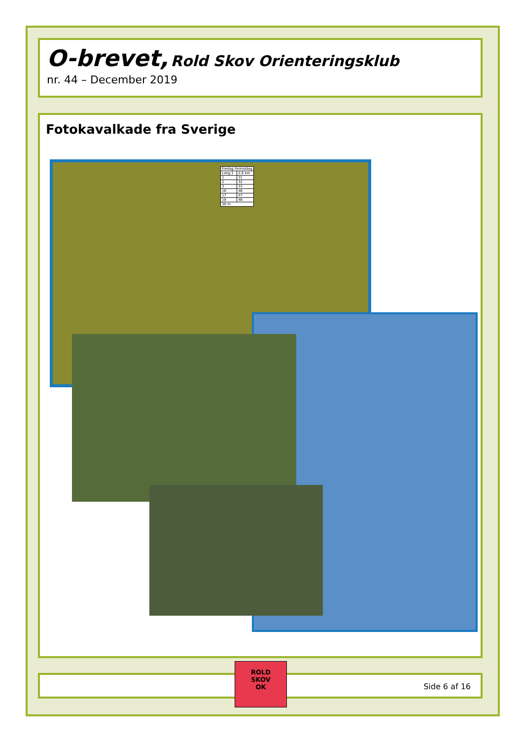O-brevet, Rold Skov Orienteringsklub
nr. 44 – December 2019
Fotokavalkade fra Sverige
| Fredag formiddag | |
| Lang 1 | 2,6 km |
| 1 | 31 |
| 2 | 32 |
| 3 | 33 |
| 16 | 46 |
| 17 | 47 |
| 18 | 48 |
| 30 m | |
Side 6 af 16
ROLD
SKOV
OK